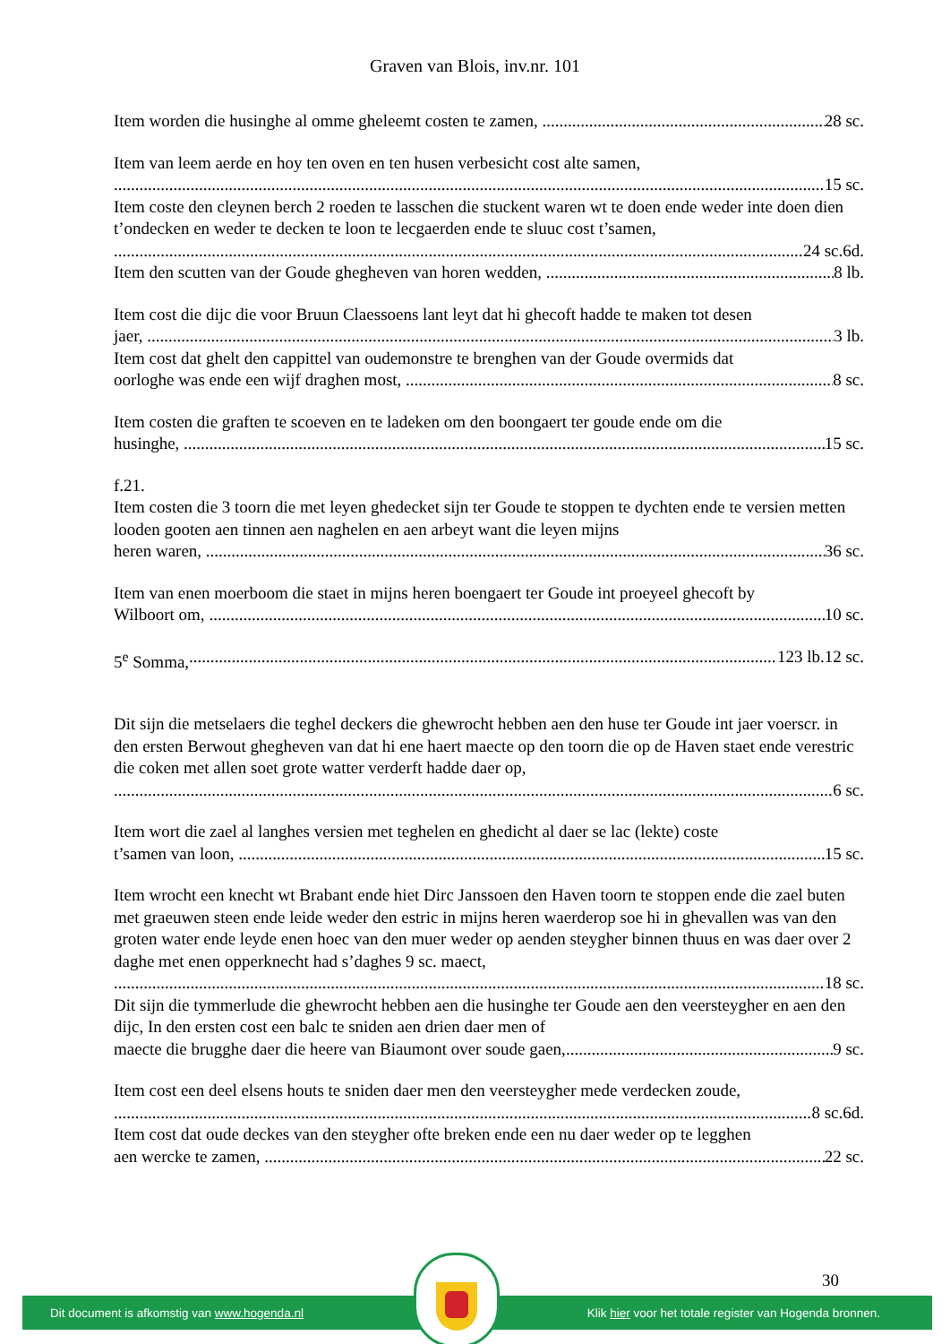Graven van Blois, inv.nr. 101
Item worden die husinghe al omme gheleemt costen te zamen, 28 sc.
Item van leem aerde en hoy ten oven en ten husen verbesicht cost alte samen,
15 sc.
Item coste den cleynen berch 2 roeden te lasschen die stuckent waren wt te doen ende weder inte doen dien t’ondecken en weder te decken te loon te lecgaerden ende te sluuc cost t’samen,
24 sc.6d.
Item den scutten van der Goude ghegheven van horen wedden, 8 lb.
Item cost die dijc die voor Bruun Claessoens lant leyt dat hi ghecoft hadde te maken tot desen
jaer, 3 lb.
Item cost dat ghelt den cappittel van oudemonstre te brenghen van der Goude overmids dat
oorloghe was ende een wijf draghen most, 8 sc.
Item costen die graften te scoeven en te ladeken om den boongaert ter goude ende om die
husinghe, 15 sc.
f.21.
Item costen die 3 toorn die met leyen ghedecket sijn ter Goude te stoppen te dychten ende te versien metten looden gooten aen tinnen aen naghelen en aen arbeyt want die leyen mijns
heren waren, 36 sc.
Item van enen moerboom die staet in mijns heren boengaert ter Goude int proeyeel ghecoft by
Wilboort om, 10 sc.
5<sup>e</sup> Somma, 123 lb.12 sc.
Dit sijn die metselaers die teghel deckers die ghewrocht hebben aen den huse ter Goude int jaer voerscr. in den ersten Berwout ghegheven van dat hi ene haert maecte op den toorn die op de Haven staet ende verestric die coken met allen soet grote watter verderft hadde daer op,
6 sc.
Item wort die zael al langhes versien met teghelen en ghedicht al daer se lac (lekte) coste
t’samen van loon, 15 sc.
Item wrocht een knecht wt Brabant ende hiet Dirc Janssoen den Haven toorn te stoppen ende die zael buten met graeuwen steen ende leide weder den estric in mijns heren waerderop soe hi in ghevallen was van den groten water ende leyde enen hoec van den muer weder op aenden steygher binnen thuus en was daer over 2 daghe met enen opperknecht had s’daghes 9 sc. maect,
18 sc.
Dit sijn die tymmerlude die ghewrocht hebben aen die husinghe ter Goude aen den veersteygher en aen den dijc, In den ersten cost een balc te sniden aen drien daer men of
maecte die brugghe daer die heere van Biaumont over soude gaen, 9 sc.
Item cost een deel elsens houts te sniden daer men den veersteygher mede verdecken zoude,
8 sc.6d.
Item cost dat oude deckes van den steygher ofte breken ende een nu daer weder op te legghen
aen wercke te zamen, 22 sc.
30
Dit document is afkomstig van www.hogenda.nl Klik hier voor het totale register van Hogenda bronnen.